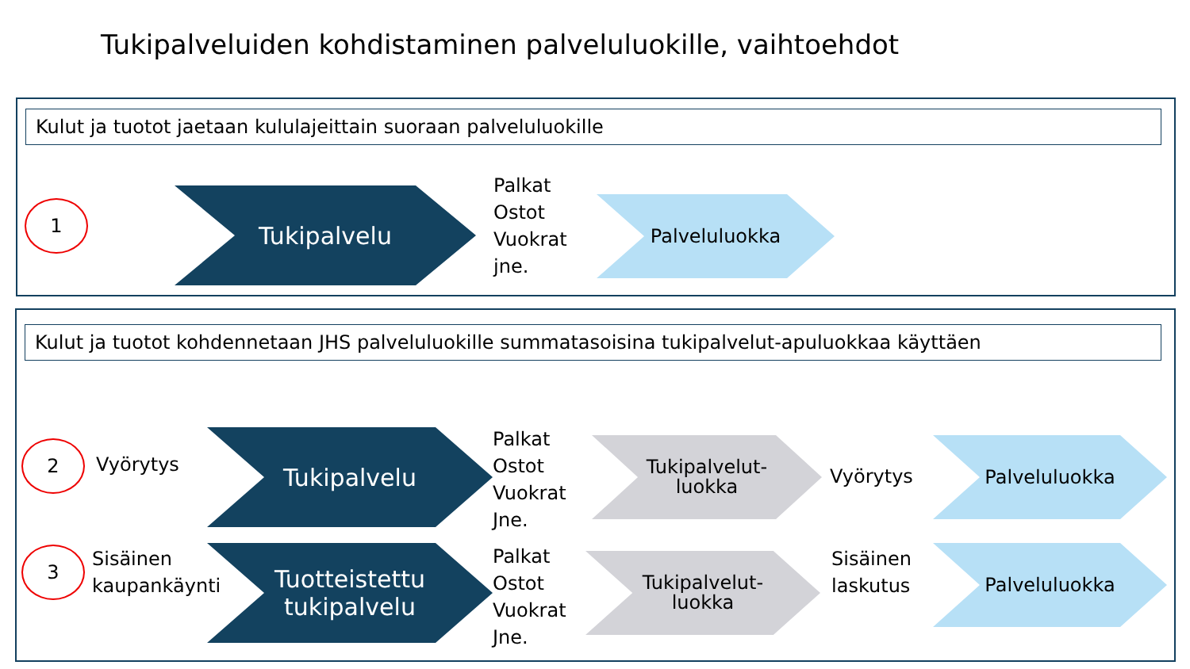Tukipalveluiden kohdistaminen palveluluokille, vaihtoehdot
Kulut ja tuotot jaetaan kululajeittain suoraan palveluluokille
1 Tukipalvelu
Palkat
Ostot
Vuokrat
jne.
Palveluluokka
Kulut ja tuotot kohdennetaan JHS palveluluokille summatasoisina tukipalvelut-apuluokkaa käyttäen
2 Vyörytys
Tukipalvelu
Palkat
Ostot
Vuokrat
Jne.
Tukipalvelut-
luokka
Vyörytys
Palveluluokka
3
Sisäinen
kaupankäynti
Tuotteistettu
tukipalvelu
Palkat
Ostot
Vuokrat
Jne.
Tukipalvelut-
luokka
Sisäinen
laskutus
Palveluluokka